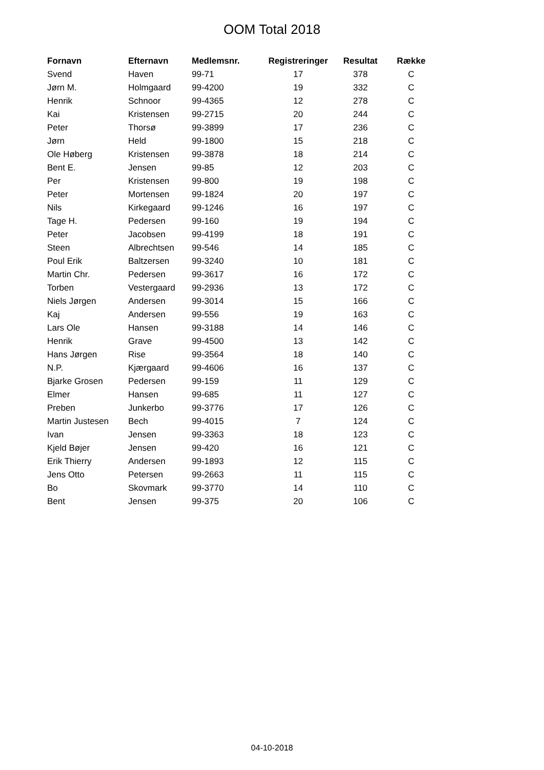OOM Total 2018
| Fornavn | Efternavn | Medlemsnr. | Registreringer | Resultat | Række |
| --- | --- | --- | --- | --- | --- |
| Svend | Haven | 99-71 | 17 | 378 | C |
| Jørn M. | Holmgaard | 99-4200 | 19 | 332 | C |
| Henrik | Schnoor | 99-4365 | 12 | 278 | C |
| Kai | Kristensen | 99-2715 | 20 | 244 | C |
| Peter | Thorsø | 99-3899 | 17 | 236 | C |
| Jørn | Held | 99-1800 | 15 | 218 | C |
| Ole Høberg | Kristensen | 99-3878 | 18 | 214 | C |
| Bent E. | Jensen | 99-85 | 12 | 203 | C |
| Per | Kristensen | 99-800 | 19 | 198 | C |
| Peter | Mortensen | 99-1824 | 20 | 197 | C |
| Nils | Kirkegaard | 99-1246 | 16 | 197 | C |
| Tage H. | Pedersen | 99-160 | 19 | 194 | C |
| Peter | Jacobsen | 99-4199 | 18 | 191 | C |
| Steen | Albrechtsen | 99-546 | 14 | 185 | C |
| Poul Erik | Baltzersen | 99-3240 | 10 | 181 | C |
| Martin Chr. | Pedersen | 99-3617 | 16 | 172 | C |
| Torben | Vestergaard | 99-2936 | 13 | 172 | C |
| Niels Jørgen | Andersen | 99-3014 | 15 | 166 | C |
| Kaj | Andersen | 99-556 | 19 | 163 | C |
| Lars Ole | Hansen | 99-3188 | 14 | 146 | C |
| Henrik | Grave | 99-4500 | 13 | 142 | C |
| Hans Jørgen | Rise | 99-3564 | 18 | 140 | C |
| N.P. | Kjærgaard | 99-4606 | 16 | 137 | C |
| Bjarke Grosen | Pedersen | 99-159 | 11 | 129 | C |
| Elmer | Hansen | 99-685 | 11 | 127 | C |
| Preben | Junkerbo | 99-3776 | 17 | 126 | C |
| Martin Justesen | Bech | 99-4015 | 7 | 124 | C |
| Ivan | Jensen | 99-3363 | 18 | 123 | C |
| Kjeld Bøjer | Jensen | 99-420 | 16 | 121 | C |
| Erik Thierry | Andersen | 99-1893 | 12 | 115 | C |
| Jens Otto | Petersen | 99-2663 | 11 | 115 | C |
| Bo | Skovmark | 99-3770 | 14 | 110 | C |
| Bent | Jensen | 99-375 | 20 | 106 | C |
04-10-2018